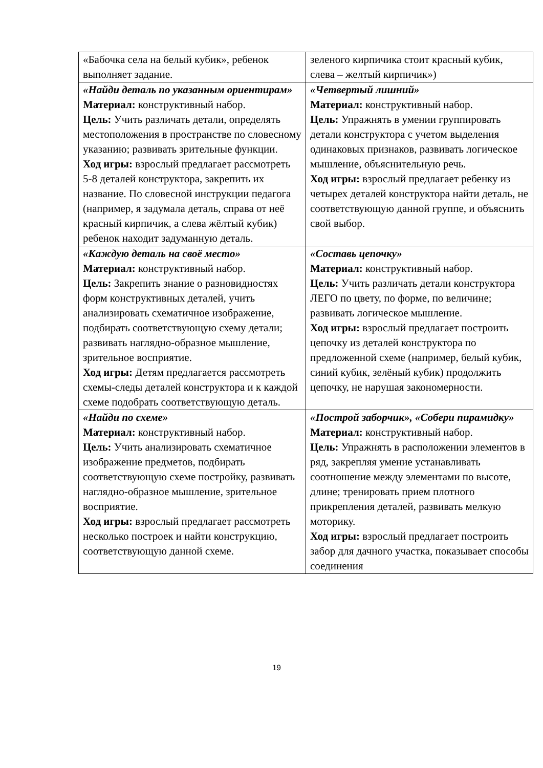| «Бабочка села на белый кубик», ребенок выполняет задание. | зеленого кирпичика стоит красный кубик, слева – желтый кирпичик») |
| «Найди деталь по указанным ориентирам» Материал: конструктивный набор. Цель: Учить различать детали, определять местоположения в пространстве по словесному указанию; развивать зрительные функции. Ход игры: взрослый предлагает рассмотреть 5-8 деталей конструктора, закрепить их название. По словесной инструкции педагога (например, я задумала деталь, справа от неё красный кирпичик, а слева жёлтый кубик) ребенок находит задуманную деталь. | «Четвертый лишний» Материал: конструктивный набор. Цель: Упражнять в умении группировать детали конструктора с учетом выделения одинаковых признаков, развивать логическое мышление, объяснительную речь. Ход игры: взрослый предлагает ребенку из четырех деталей конструктора найти деталь, не соответствующую данной группе, и объяснить свой выбор. |
| «Каждую деталь на своё место» Материал: конструктивный набор. Цель: Закрепить знание о разновидностях форм конструктивных деталей, учить анализировать схематичное изображение, подбирать соответствующую схему детали; развивать наглядно-образное мышление, зрительное восприятие. Ход игры: Детям предлагается рассмотреть схемы-следы деталей конструктора и к каждой схеме подобрать соответствующую деталь. | «Составь цепочку» Материал: конструктивный набор. Цель: Учить различать детали конструктора ЛЕГО по цвету, по форме, по величине; развивать логическое мышление. Ход игры: взрослый предлагает построить цепочку из деталей конструктора по предложенной схеме (например, белый кубик, синий кубик, зелёный кубик) продолжить цепочку, не нарушая закономерности. |
| «Найди по схеме» Материал: конструктивный набор. Цель: Учить анализировать схематичное изображение предметов, подбирать соответствующую схеме постройку, развивать наглядно-образное мышление, зрительное восприятие. Ход игры: взрослый предлагает рассмотреть несколько построек и найти конструкцию, соответствующую данной схеме. | «Построй заборчик», «Собери пирамидку» Материал: конструктивный набор. Цель: Упражнять в расположении элементов в ряд, закрепляя умение устанавливать соотношение между элементами по высоте, длине; тренировать прием плотного прикрепления деталей, развивать мелкую моторику. Ход игры: взрослый предлагает построить забор для дачного участка, показывает способы соединения |
19